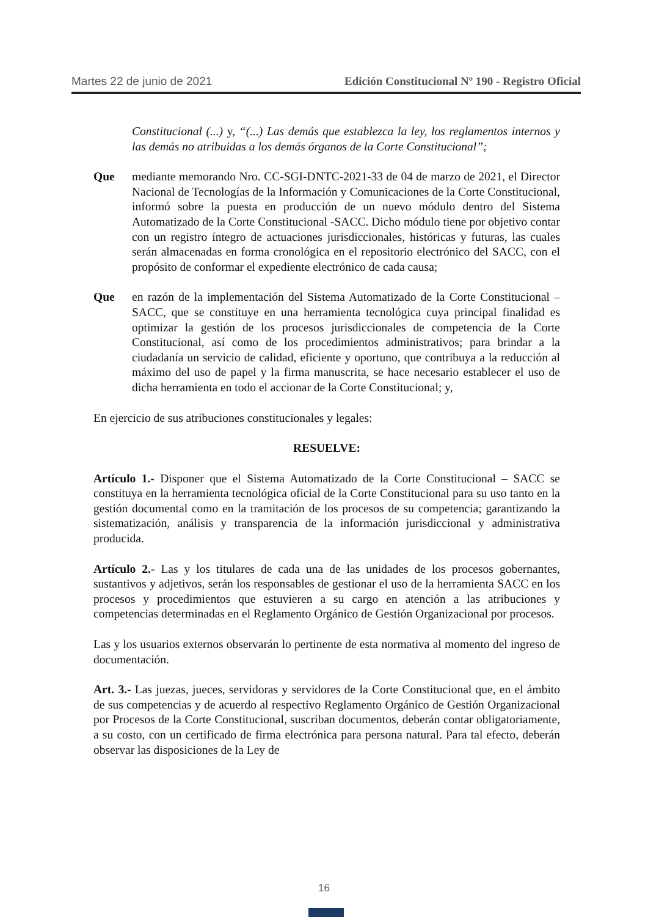Martes 22 de junio de 2021 Edición Constitucional Nº 190 - Registro Oficial
Constitucional (...) y, “(...) Las demás que establezca la ley, los reglamentos internos y las demás no atribuidas a los demás órganos de la Corte Constitucional”;
Que mediante memorando Nro. CC-SGI-DNTC-2021-33 de 04 de marzo de 2021, el Director Nacional de Tecnologías de la Información y Comunicaciones de la Corte Constitucional, informó sobre la puesta en producción de un nuevo módulo dentro del Sistema Automatizado de la Corte Constitucional -SACC. Dicho módulo tiene por objetivo contar con un registro íntegro de actuaciones jurisdiccionales, históricas y futuras, las cuales serán almacenadas en forma cronológica en el repositorio electrónico del SACC, con el propósito de conformar el expediente electrónico de cada causa;
Que en razón de la implementación del Sistema Automatizado de la Corte Constitucional – SACC, que se constituye en una herramienta tecnológica cuya principal finalidad es optimizar la gestión de los procesos jurisdiccionales de competencia de la Corte Constitucional, así como de los procedimientos administrativos; para brindar a la ciudadanía un servicio de calidad, eficiente y oportuno, que contribuya a la reducción al máximo del uso de papel y la firma manuscrita, se hace necesario establecer el uso de dicha herramienta en todo el accionar de la Corte Constitucional; y,
En ejercicio de sus atribuciones constitucionales y legales:
RESUELVE:
Artículo 1.- Disponer que el Sistema Automatizado de la Corte Constitucional – SACC se constituya en la herramienta tecnológica oficial de la Corte Constitucional para su uso tanto en la gestión documental como en la tramitación de los procesos de su competencia; garantizando la sistematización, análisis y transparencia de la información jurisdiccional y administrativa producida.
Artículo 2.- Las y los titulares de cada una de las unidades de los procesos gobernantes, sustantivos y adjetivos, serán los responsables de gestionar el uso de la herramienta SACC en los procesos y procedimientos que estuvieren a su cargo en atención a las atribuciones y competencias determinadas en el Reglamento Orgánico de Gestión Organizacional por procesos.
Las y los usuarios externos observarán lo pertinente de esta normativa al momento del ingreso de documentación.
Art. 3.- Las juezas, jueces, servidoras y servidores de la Corte Constitucional que, en el ámbito de sus competencias y de acuerdo al respectivo Reglamento Orgánico de Gestión Organizacional por Procesos de la Corte Constitucional, suscriban documentos, deberán contar obligatoriamente, a su costo, con un certificado de firma electrónica para persona natural. Para tal efecto, deberán observar las disposiciones de la Ley de
16